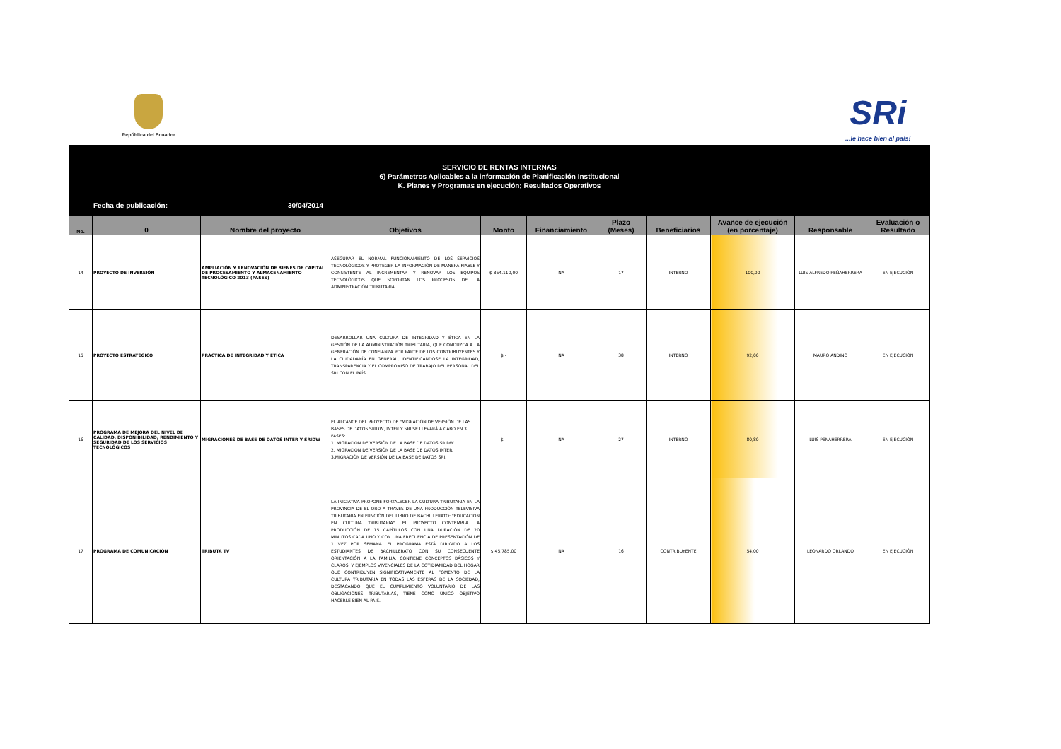República del Ecuador SRi...le hace bien al país!
SERVICIO DE RENTAS INTERNAS
6) Parámetros Aplicables a la información de Planificación Institucional
K. Planes y Programas en ejecución; Resultados Operativos
Fecha de publicación: 30/04/2014
| No. | 0 | Nombre del proyecto | Objetivos | Monto | Financiamiento | Plazo (Meses) | Beneficiarios | Avance de ejecución (en porcentaje) | Responsable | Evaluación o Resultado |
| --- | --- | --- | --- | --- | --- | --- | --- | --- | --- | --- |
| 14 | PROYECTO DE INVERSIÓN | AMPLIACIÓN Y RENOVACIÓN DE BIENES DE CAPITAL DE PROCESAMIENTO Y ALMACENAMIENTO TECNOLÓGICO 2013 (PASES) | ASEGURAR EL NORMAL FUNCIONAMIENTO DE LOS SERVICIOS TECNOLÓGICOS Y PROTEGER LA INFORMACIÓN DE MANERA FIABLE Y CONSISTENTE AL INCREMENTAR Y RENOVAR LOS EQUIPOS TECNOLÓGICOS QUE SOPORTAN LOS PROCESOS DE LA ADMINISTRACIÓN TRIBUTARIA. | $ 864.110,00 | NA | 17 | INTERNO | 100,00 | LUIS ALFREDO PEÑAHERRERA | EN EJECUCIÓN |
| 15 | PROYECTO ESTRATÉGICO | PRÁCTICA DE INTEGRIDAD Y ÉTICA | DESARROLLAR UNA CULTURA DE INTEGRIDAD Y ÉTICA EN LA GESTIÓN DE LA ADMINISTRACIÓN TRIBUTARIA, QUE CONDUZCA A LA GENERACIÓN DE CONFIANZA POR PARTE DE LOS CONTRIBUYENTES Y LA CIUDADANÍA EN GENERAL, IDENTIFICÁNDOSE LA INTEGRIDAD, TRANSPARENCIA Y EL COMPROMISO DE TRABAJO DEL PERSONAL DEL SRI CON EL PAÍS. | $ - | NA | 38 | INTERNO | 92,00 | MAURO ANDINO | EN EJECUCIÓN |
| 16 | PROGRAMA DE MEJORA DEL NIVEL DE CALIDAD, DISPONIBILIDAD, RENDIMIENTO Y SEGURIDAD DE LOS SERVICIOS TECNOLÓGICOS | MIGRACIONES DE BASE DE DATOS INTER Y SRIDW | EL ALCANCE DEL PROYECTO DE "MIGRACIÓN DE VERSIÓN DE LAS BASES DE DATOS SRIDW, INTER Y SRI SE LLEVARÁ A CABO EN 3 FASES: 1. MIGRACIÓN DE VERSIÓN DE LA BASE DE DATOS SRIDW. 2. MIGRACIÓN DE VERSIÓN DE LA BASE DE DATOS INTER. 3.MIGRACIÓN DE VERSIÓN DE LA BASE DE DATOS SRI. | $ - | NA | 27 | INTERNO | 80,80 | LUIS PEÑAHERRERA | EN EJECUCIÓN |
| 17 | PROGRAMA DE COMUNICACIÓN | TRIBUTA TV | LA INICIATIVA PROPONE FORTALECER LA CULTURA TRIBUTARIA EN LA PROVINCIA DE EL ORO A TRAVÉS DE UNA PRODUCCIÓN TELEVISIVA TRIBUTARIA EN FUNCIÓN DEL LIBRO DE BACHILLERATO: "EDUCACIÓN EN CULTURA TRIBUTARIA". EL PROYECTO CONTEMPLA LA PRODUCCIÓN DE 15 CAPÍTULOS CON UNA DURACIÓN DE 20 MINUTOS CADA UNO Y CON UNA FRECUENCIA DE PRESENTACIÓN DE 1 VEZ POR SEMANA. EL PROGRAMA ESTÁ DIRIGIDO A LOS ESTUDIANTES DE BACHILLERATO CON SU CONSECUENTE ORIENTACIÓN A LA FAMILIA. CONTIENE CONCEPTOS BÁSICOS Y CLAROS, Y EJEMPLOS VIVENCIALES DE LA COTIDIANIDAD DEL HOGAR QUE CONTRIBUYEN SIGNIFICATIVAMENTE AL FOMENTO DE LA CULTURA TRIBUTARIA EN TODAS LAS ESFERAS DE LA SOCIEDAD, DESTACANDO QUE EL CUMPLIMIENTO VOLUNTARIO DE LAS OBLIGACIONES TRIBUTARIAS, TIENE COMO ÚNICO OBJETIVO HACERLE BIEN AL PAÍS. | $ 45.785,00 | NA | 16 | CONTRIBUYENTE | 54,00 | LEONARDO ORLANDO | EN EJECUCIÓN |